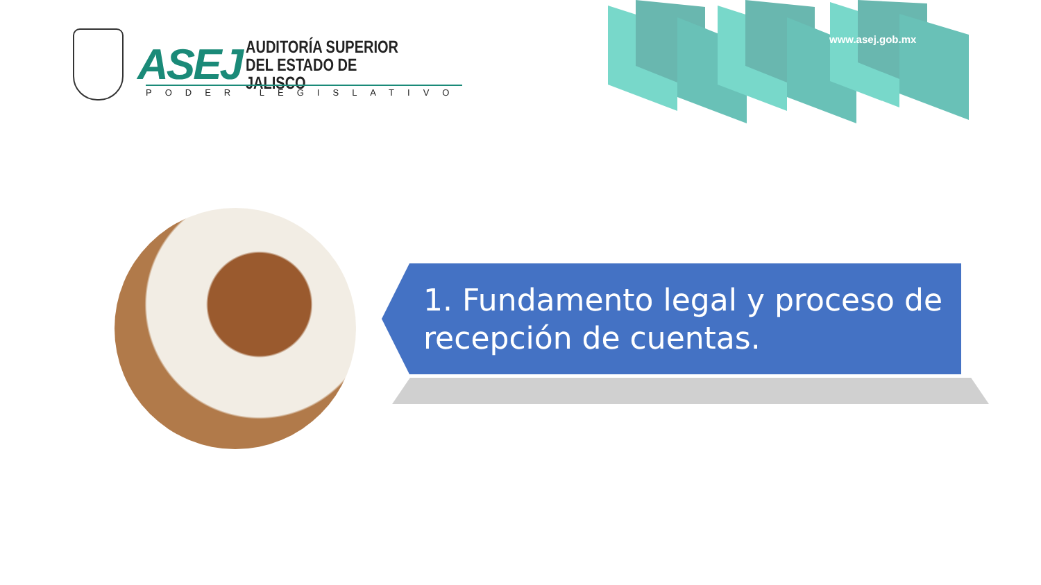ASEJ
AUDITORÍA SUPERIOR
DEL ESTADO DE JALISCO
PODER LEGISLATIVO
www.asej.gob.mx
1. Fundamento legal y proceso de
recepción de cuentas.